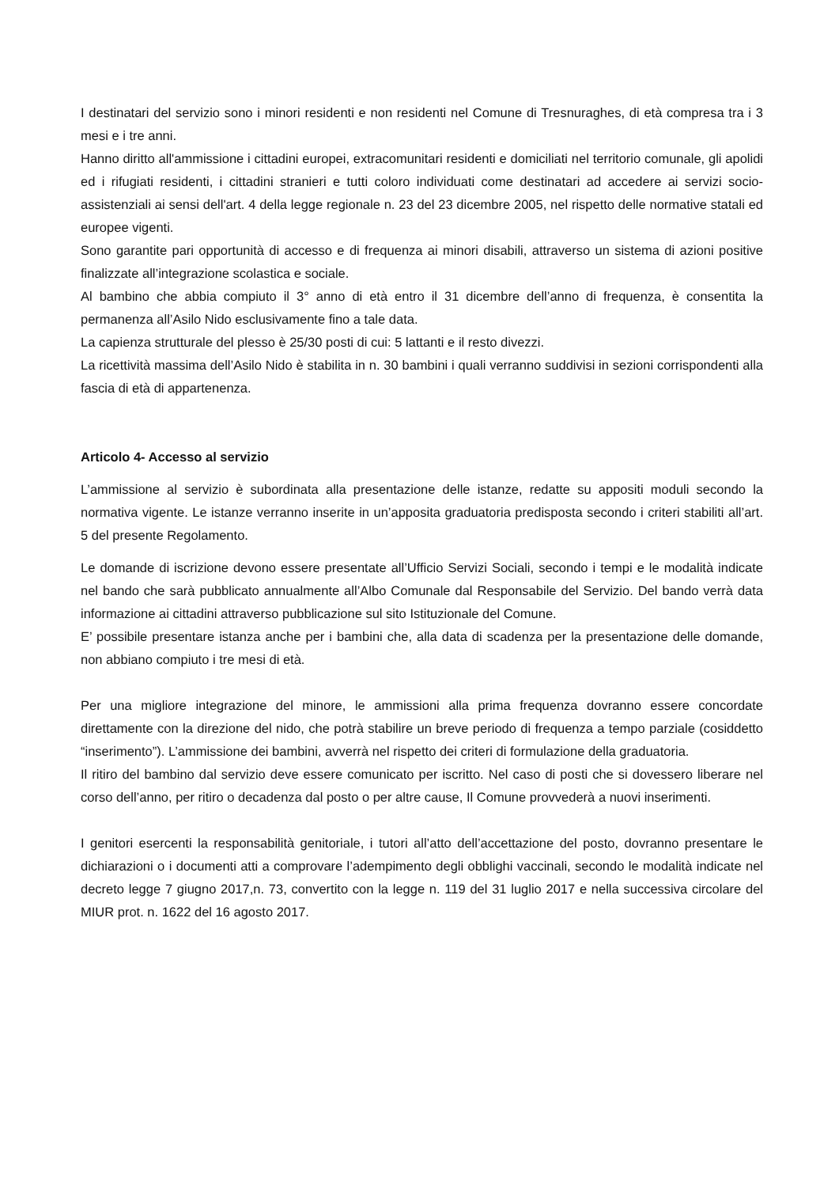I destinatari del servizio sono i minori residenti e non residenti nel Comune di Tresnuraghes, di età compresa tra i 3 mesi e i tre anni.
Hanno diritto all'ammissione i cittadini europei, extracomunitari residenti e domiciliati nel territorio comunale, gli apolidi ed i rifugiati residenti, i cittadini stranieri e tutti coloro individuati come destinatari ad accedere ai servizi socio-assistenziali ai sensi dell'art. 4 della legge regionale n. 23 del 23 dicembre 2005, nel rispetto delle normative statali ed europee vigenti.
Sono garantite pari opportunità di accesso e di frequenza ai minori disabili, attraverso un sistema di azioni positive finalizzate all’integrazione scolastica e sociale.
Al bambino che abbia compiuto il 3° anno di età entro il 31 dicembre dell’anno di frequenza, è consentita la permanenza all’Asilo Nido esclusivamente fino a tale data.
La capienza strutturale del plesso è 25/30 posti di cui: 5 lattanti e il resto divezzi.
La ricettività massima dell’Asilo Nido è stabilita in n. 30 bambini i quali verranno suddivisi in sezioni corrispondenti alla fascia di età di appartenenza.
Articolo 4- Accesso al servizio
L’ammissione al servizio è subordinata alla presentazione delle istanze, redatte su appositi moduli secondo la normativa vigente. Le istanze verranno inserite in un’apposita graduatoria predisposta secondo i criteri stabiliti all’art. 5 del presente Regolamento.
Le domande di iscrizione devono essere presentate all’Ufficio Servizi Sociali, secondo i tempi e le modalità indicate nel bando che sarà pubblicato annualmente all’Albo Comunale dal Responsabile del Servizio. Del bando verrà data informazione ai cittadini attraverso pubblicazione sul sito Istituzionale del Comune.
E’ possibile presentare istanza anche per i bambini che, alla data di scadenza per la presentazione delle domande, non abbiano compiuto i tre mesi di età.
Per una migliore integrazione del minore, le ammissioni alla prima frequenza dovranno essere concordate direttamente con la direzione del nido, che potrà stabilire un breve periodo di frequenza a tempo parziale (cosiddetto “inserimento”). L’ammissione dei bambini, avverrà nel rispetto dei criteri di formulazione della graduatoria.
Il ritiro del bambino dal servizio deve essere comunicato per iscritto. Nel caso di posti che si dovessero liberare nel corso dell’anno, per ritiro o decadenza dal posto o per altre cause, Il Comune provvederà a nuovi inserimenti.
I genitori esercenti la responsabilità genitoriale, i tutori all’atto dell’accettazione del posto, dovranno presentare le dichiarazioni o i documenti atti a comprovare l’adempimento degli obblighi vaccinali, secondo le modalità indicate nel decreto legge 7 giugno 2017,n. 73, convertito con la legge n. 119 del 31 luglio 2017 e nella successiva circolare del MIUR prot. n. 1622 del 16 agosto 2017.